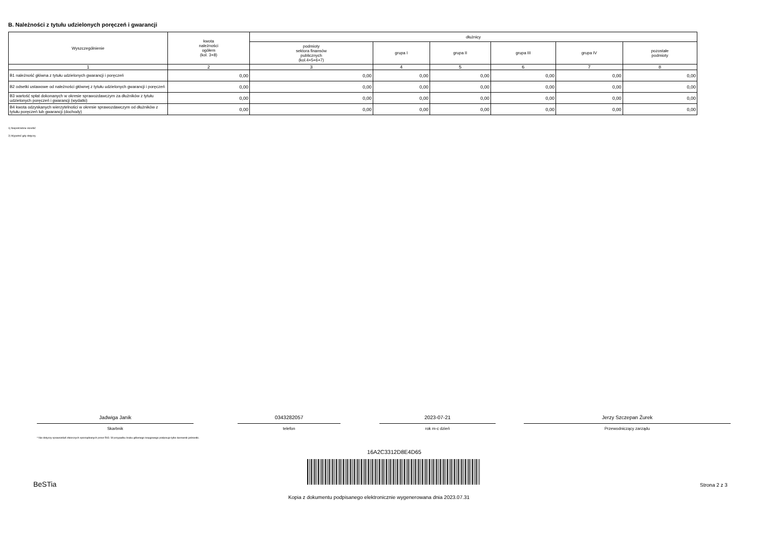B. Należności z tytułu udzielonych poręczeń i gwarancji
| Wyszczególnienie | kwota należności ogółem (kol. 3+8) | dłużnicy | | | | | |
| --- | --- | --- | --- | --- | --- | --- | --- |
| | | podmioty sektora finansów publicznych (kol.4+5+6+7) | grupa I | grupa II | grupa III | grupa IV | pozostałe podmioty |
| 1 | 2 | 3 | 4 | 5 | 6 | 7 | 8 |
| B1 należność główna z tytułu udzielonych gwarancji i poręczeń | 0,00 | 0,00 | 0,00 | 0,00 | 0,00 | 0,00 | 0,00 |
| B2 odsetki ustawowe od należności głównej z tytułu udzielonych gwarancji i poręczeń | 0,00 | 0,00 | 0,00 | 0,00 | 0,00 | 0,00 | 0,00 |
| B3 wartość spłat dokonanych w okresie sprawozdawczym za dłużników z tytułu udzielonych poręczeń i gwarancji (wydatki) | 0,00 | 0,00 | 0,00 | 0,00 | 0,00 | 0,00 | 0,00 |
| B4 kwota odzyskanych wierzytelności w okresie sprawozdawczym od dłużników z tytułu poręczeń lub gwarancji (dochody) | 0,00 | 0,00 | 0,00 | 0,00 | 0,00 | 0,00 | 0,00 |
1) Niepotrzebne skreślić
2) Wypełnić gdy dotyczy
Jadwiga Janik
Skarbnik
* Nie dotyczy sprawozdań zbiorczych sporządzanych przez RIO. W przypadku braku głównego księgowego podpisuje tylko kierownik jednostki.
0343282057
telefon
2023-07-21
rok m-c dzień
Jerzy Szczepan Żurek
Przewodniczący zarządu
16A2C3312D8E4D65
BeSTia Strona 2 z 3
Kopia z dokumentu podpisanego elektronicznie wygenerowana dnia 2023.07.31